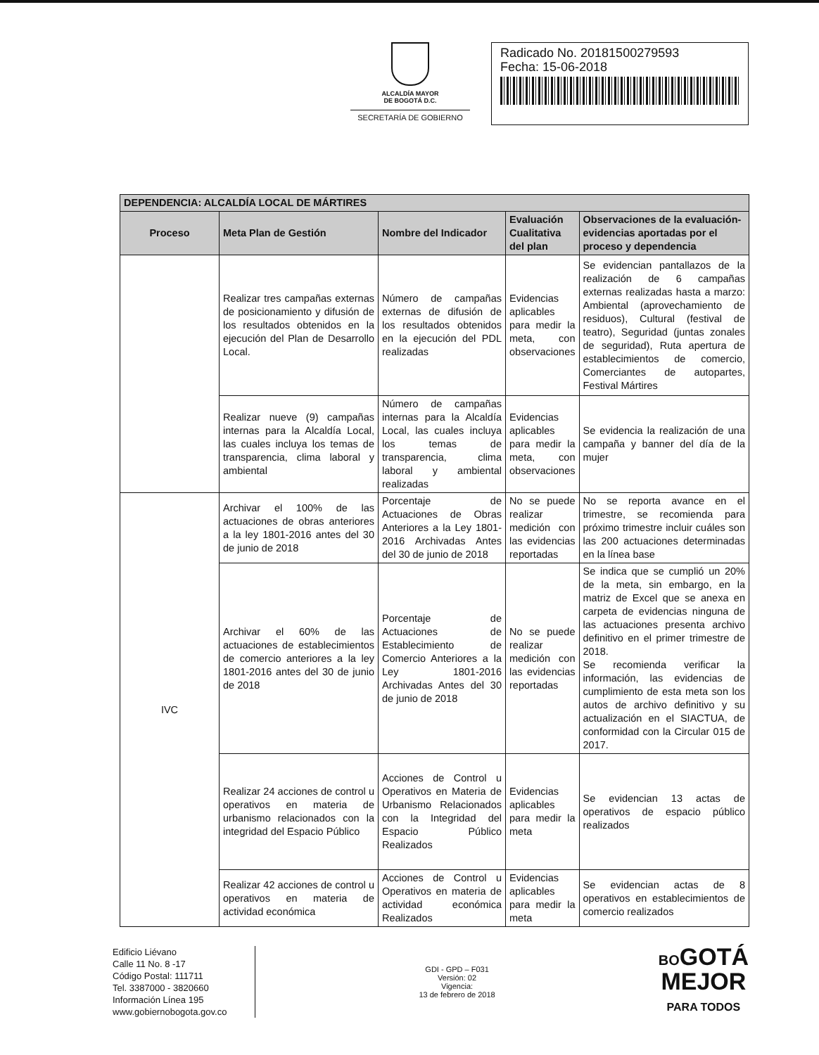ALCALDÍA MAYOR
DE BOGOTÁ D.C.
SECRETARÍA DE GOBIERNO
Radicado No. 20181500279593
Fecha: 15-06-2018
| DEPENDENCIA: ALCALDÍA LOCAL DE MÁRTIRES | | | | |
| --- | --- | --- | --- | --- |
| Proceso | Meta Plan de Gestión | Nombre del Indicador | Evaluación Cualitativa del plan | Observaciones de la evaluación-evidencias aportadas por el proceso y dependencia |
| | Realizar tres campañas externas de posicionamiento y difusión de los resultados obtenidos en la ejecución del Plan de Desarrollo Local. | Número de campañas externas de difusión de los resultados obtenidos en la ejecución del PDL realizadas | Evidencias aplicables para medir la meta, con observaciones | Se evidencian pantallazos de la realización de 6 campañas externas realizadas hasta a marzo: Ambiental (aprovechamiento de residuos), Cultural (festival de teatro), Seguridad (juntas zonales de seguridad), Ruta apertura de establecimientos de comercio, Comerciantes de autopartes, Festival Mártires |
| | Realizar nueve (9) campañas internas para la Alcaldía Local, las cuales incluya los temas de transparencia, clima laboral y ambiental | Número de campañas internas para la Alcaldía Local, las cuales incluya los temas de transparencia, clima laboral y ambiental realizadas | Evidencias aplicables para medir la meta, con observaciones | Se evidencia la realización de una campaña y banner del día de la mujer |
| IVC | Archivar el 100% de las actuaciones de obras anteriores a la ley 1801-2016 antes del 30 de junio de 2018 | Porcentaje de Actuaciones de Obras Anteriores a la Ley 1801-2016 Archivadas Antes del 30 de junio de 2018 | No se puede realizar medición con las evidencias reportadas | No se reporta avance en el trimestre, se recomienda para próximo trimestre incluir cuáles son las 200 actuaciones determinadas en la línea base |
| | Archivar el 60% de las actuaciones de establecimientos de comercio anteriores a la ley 1801-2016 antes del 30 de junio de 2018 | Porcentaje de Actuaciones de Establecimiento de Comercio Anteriores a la Ley 1801-2016 Archivadas Antes del 30 de junio de 2018 | No se puede realizar medición con las evidencias reportadas | Se indica que se cumplió un 20% de la meta, sin embargo, en la matriz de Excel que se anexa en carpeta de evidencias ninguna de las actuaciones presenta archivo definitivo en el primer trimestre de 2018. Se recomienda verificar la información, las evidencias de cumplimiento de esta meta son los autos de archivo definitivo y su actualización en el SIACTUA, de conformidad con la Circular 015 de 2017. |
| | Realizar 24 acciones de control u operativos en materia de urbanismo relacionados con la integridad del Espacio Público | Acciones de Control u Operativos en Materia de Urbanismo Relacionados con la Integridad del Espacio Público Realizados | Evidencias aplicables para medir la meta | Se evidencian 13 actas de operativos de espacio público realizados |
| | Realizar 42 acciones de control u operativos en materia de actividad económica | Acciones de Control u Operativos en materia de actividad económica Realizados | Evidencias aplicables para medir la meta | Se evidencian actas de 8 operativos en establecimientos de comercio realizados |
Edificio Liévano
Calle 11 No. 8 -17
Código Postal: 111711
Tel. 3387000 - 3820660
Información Línea 195
www.gobiernobogota.gov.co
GDI - GPD – F031
Versión: 02
Vigencia:
13 de febrero de 2018
BOGOTÁ
MEJOR
PARA TODOS